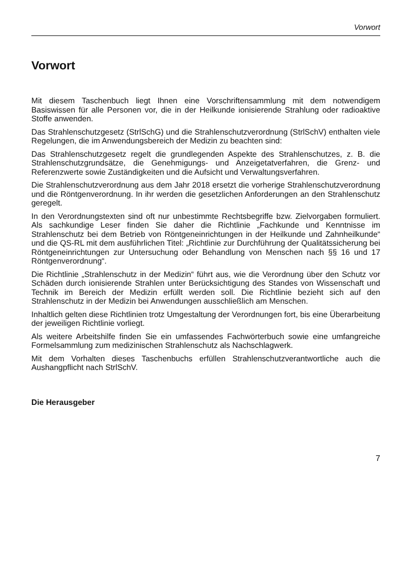Vorwort
Vorwort
Mit diesem Taschenbuch liegt Ihnen eine Vorschriftensammlung mit dem notwendigem Basiswissen für alle Personen vor, die in der Heilkunde ionisierende Strahlung oder radioaktive Stoffe anwenden.
Das Strahlenschutzgesetz (StrlSchG) und die Strahlenschutzverordnung (StrlSchV) enthalten viele Regelungen, die im Anwendungsbereich der Medizin zu beachten sind:
Das Strahlenschutzgesetz regelt die grundlegenden Aspekte des Strahlenschutzes, z. B. die Strahlenschutzgrundsätze, die Genehmigungs- und Anzeigetatverfahren, die Grenz- und Referenzwerte sowie Zuständigkeiten und die Aufsicht und Verwaltungsverfahren.
Die Strahlenschutzverordnung aus dem Jahr 2018 ersetzt die vorherige Strahlenschutzverordnung und die Röntgenverordnung. In ihr werden die gesetzlichen Anforderungen an den Strahlenschutz geregelt.
In den Verordnungstexten sind oft nur unbestimmte Rechtsbegriffe bzw. Zielvorgaben formuliert. Als sachkundige Leser finden Sie daher die Richtlinie „Fachkunde und Kenntnisse im Strahlenschutz bei dem Betrieb von Röntgeneinrichtungen in der Heilkunde und Zahnheilkunde“ und die QS-RL mit dem ausführlichen Titel: „Richtlinie zur Durchführung der Qualitätssicherung bei Röntgeneinrichtungen zur Untersuchung oder Behandlung von Menschen nach §§ 16 und 17 Röntgenverordnung“.
Die Richtlinie „Strahlenschutz in der Medizin“ führt aus, wie die Verordnung über den Schutz vor Schäden durch ionisierende Strahlen unter Berücksichtigung des Standes von Wissenschaft und Technik im Bereich der Medizin erfüllt werden soll. Die Richtlinie bezieht sich auf den Strahlenschutz in der Medizin bei Anwendungen ausschließlich am Menschen.
Inhaltlich gelten diese Richtlinien trotz Umgestaltung der Verordnungen fort, bis eine Überarbeitung der jeweiligen Richtlinie vorliegt.
Als weitere Arbeitshilfe finden Sie ein umfassendes Fachwörterbuch sowie eine umfangreiche Formelsammlung zum medizinischen Strahlenschutz als Nachschlagwerk.
Mit dem Vorhalten dieses Taschenbuchs erfüllen Strahlenschutzverantwortliche auch die Aushangpflicht nach StrlSchV.
Die Herausgeber
7